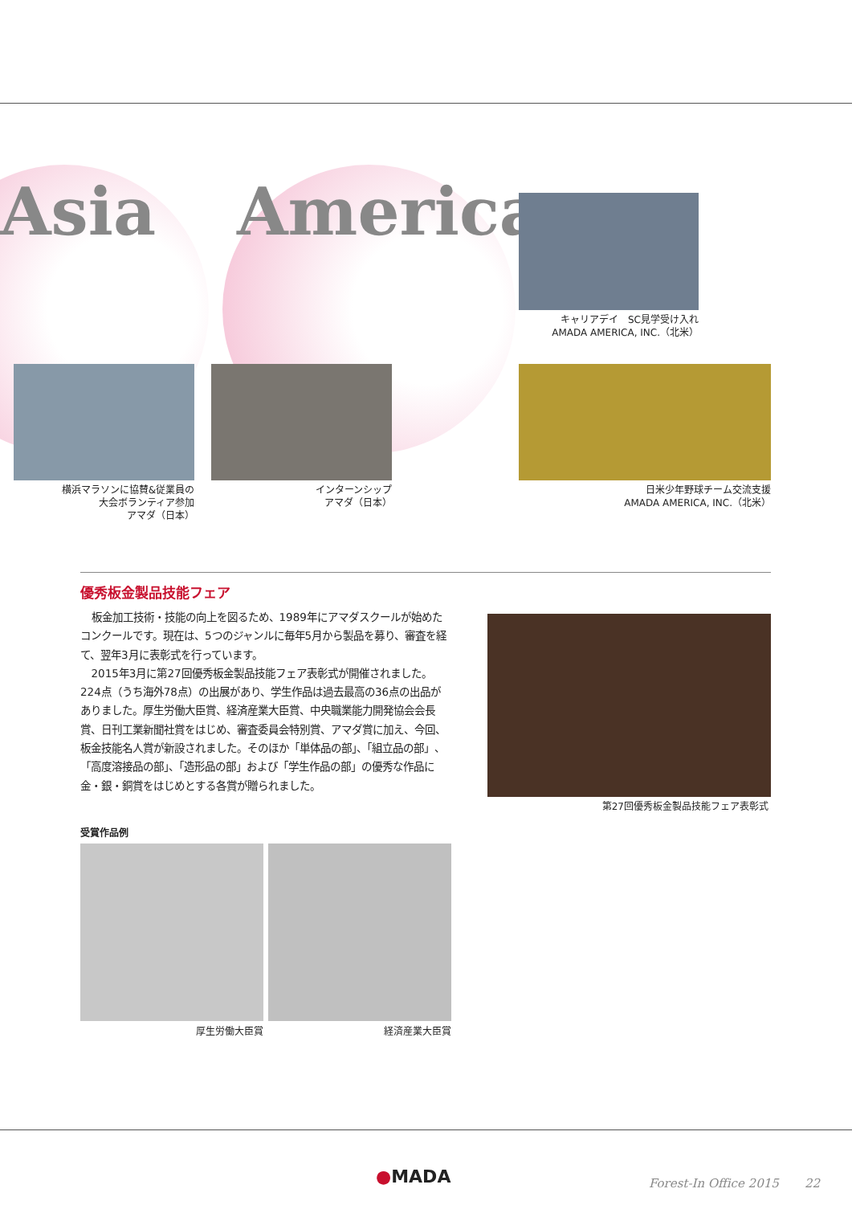Asia America
キャリアデイ　SC見学受け入れ
AMADA AMERICA, INC.（北米）
日米少年野球チーム交流支援
AMADA AMERICA, INC.（北米）
横浜マラソンに協賛&従業員の
大会ボランティア参加
アマダ（日本）
インターンシップ
アマダ（日本）
優秀板金製品技能フェア
板金加工技術・技能の向上を図るため、1989年にアマダスクールが始めたコンクールです。現在は、5つのジャンルに毎年5月から製品を募り、審査を経て、翌年3月に表彰式を行っています。
2015年3月に第27回優秀板金製品技能フェア表彰式が開催されました。224点（うち海外78点）の出展があり、学生作品は過去最高の36点の出品がありました。厚生労働大臣賞、経済産業大臣賞、中央職業能力開発協会会長賞、日刊工業新聞社賞をはじめ、審査委員会特別賞、アマダ賞に加え、今回、板金技能名人賞が新設されました。そのほか「単体品の部」、「組立品の部」、「高度溶接品の部」、「造形品の部」および「学生作品の部」の優秀な作品に金・銀・銅賞をはじめとする各賞が贈られました。
第27回優秀板金製品技能フェア表彰式
受賞作品例
厚生労働大臣賞 経済産業大臣賞
●MADA Forest-In Office 2015 22